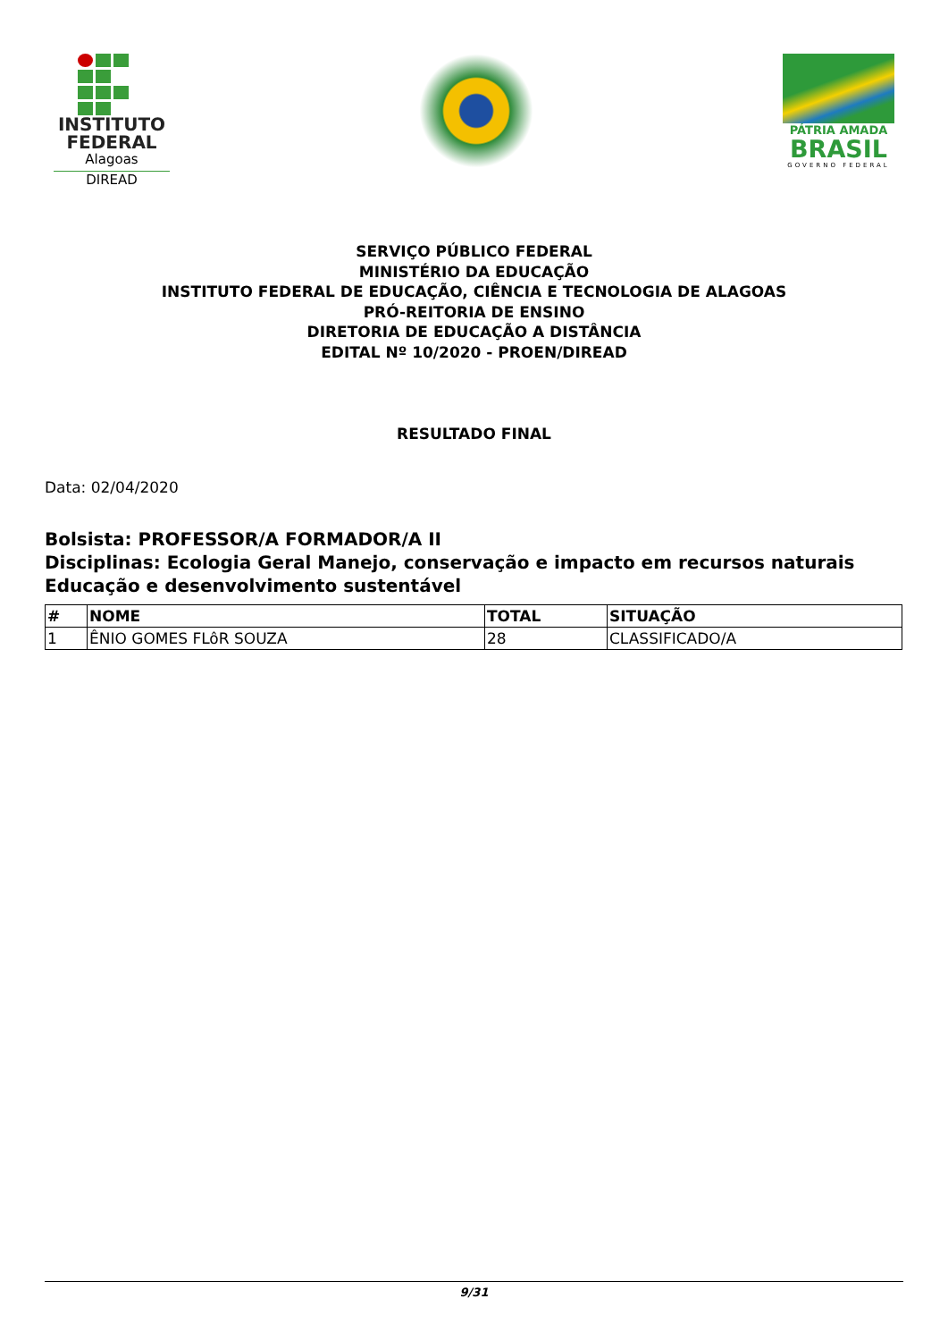INSTITUTO
FEDERAL
Alagoas
DIREAD
PÁTRIA AMADA
BRASIL
GOVERNO FEDERAL
SERVIÇO PÚBLICO FEDERAL
MINISTÉRIO DA EDUCAÇÃO
INSTITUTO FEDERAL DE EDUCAÇÃO, CIÊNCIA E TECNOLOGIA DE ALAGOAS
PRÓ-REITORIA DE ENSINO
DIRETORIA DE EDUCAÇÃO A DISTÂNCIA
EDITAL Nº 10/2020 - PROEN/DIREAD
RESULTADO FINAL
Data: 02/04/2020
Bolsista: PROFESSOR/A FORMADOR/A II
Disciplinas: Ecologia Geral Manejo, conservação e impacto em recursos naturais Educação e desenvolvimento sustentável
| # | NOME | TOTAL | SITUAÇÃO |
| --- | --- | --- | --- |
| 1 | ÊNIO GOMES FLôR SOUZA | 28 | CLASSIFICADO/A |
9/31